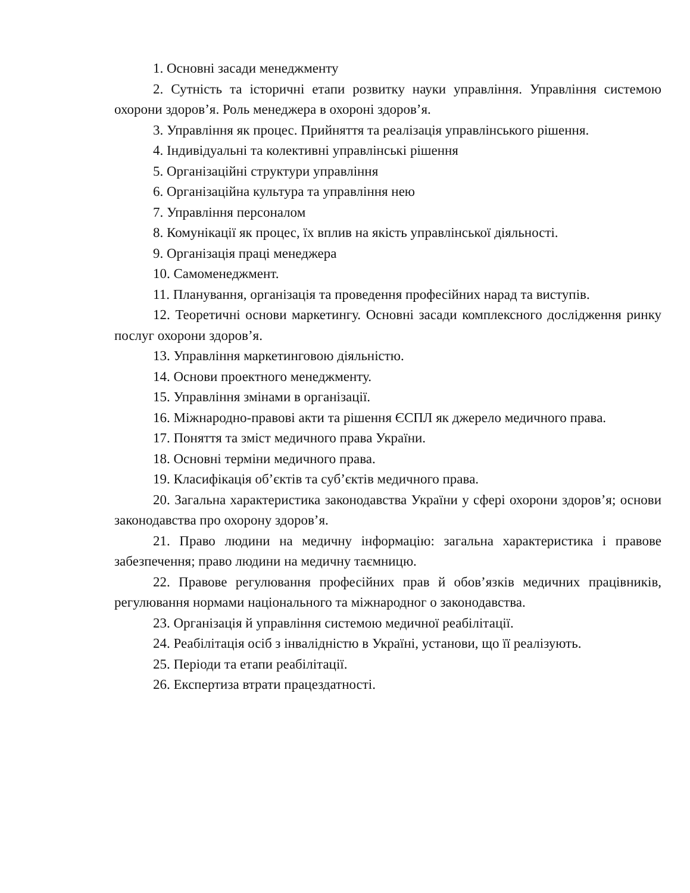1. Основні засади менеджменту
2. Сутність та історичні етапи розвитку науки управління. Управління системою охорони здоров’я. Роль менеджера в охороні здоров’я.
3. Управління як процес. Прийняття та реалізація управлінського рішення.
4. Індивідуальні та колективні управлінські рішення
5. Організаційні структури управління
6. Організаційна культура та управління нею
7. Управління персоналом
8. Комунікації як процес, їх вплив на якість управлінської діяльності.
9. Організація праці менеджера
10. Самоменеджмент.
11. Планування, організація та проведення професійних нарад та виступів.
12. Теоретичні основи маркетингу. Основні засади комплексного дослідження ринку послуг охорони здоров’я.
13. Управління маркетинговою діяльністю.
14. Основи проектного менеджменту.
15. Управління змінами в організації.
16. Міжнародно-правові акти та рішення ЄСПЛ як джерело медичного права.
17. Поняття та зміст медичного права України.
18. Основні терміни медичного права.
19. Класифікація об’єктів та суб’єктів медичного права.
20. Загальна характеристика законодавства України у сфері охорони здоров’я; основи законодавства про охорону здоров’я.
21. Право людини на медичну інформацію: загальна характеристика і правове забезпечення; право людини на медичну таємницю.
22. Правове регулювання професійних прав й обов’язків медичних працівників, регулювання нормами національного та міжнародног о законодавства.
23. Організація й управління системою медичної реабілітації.
24. Реабілітація осіб з інвалідністю в Україні, установи, що її реалізують.
25. Періоди та етапи реабілітації.
26. Експертиза втрати працездатності.